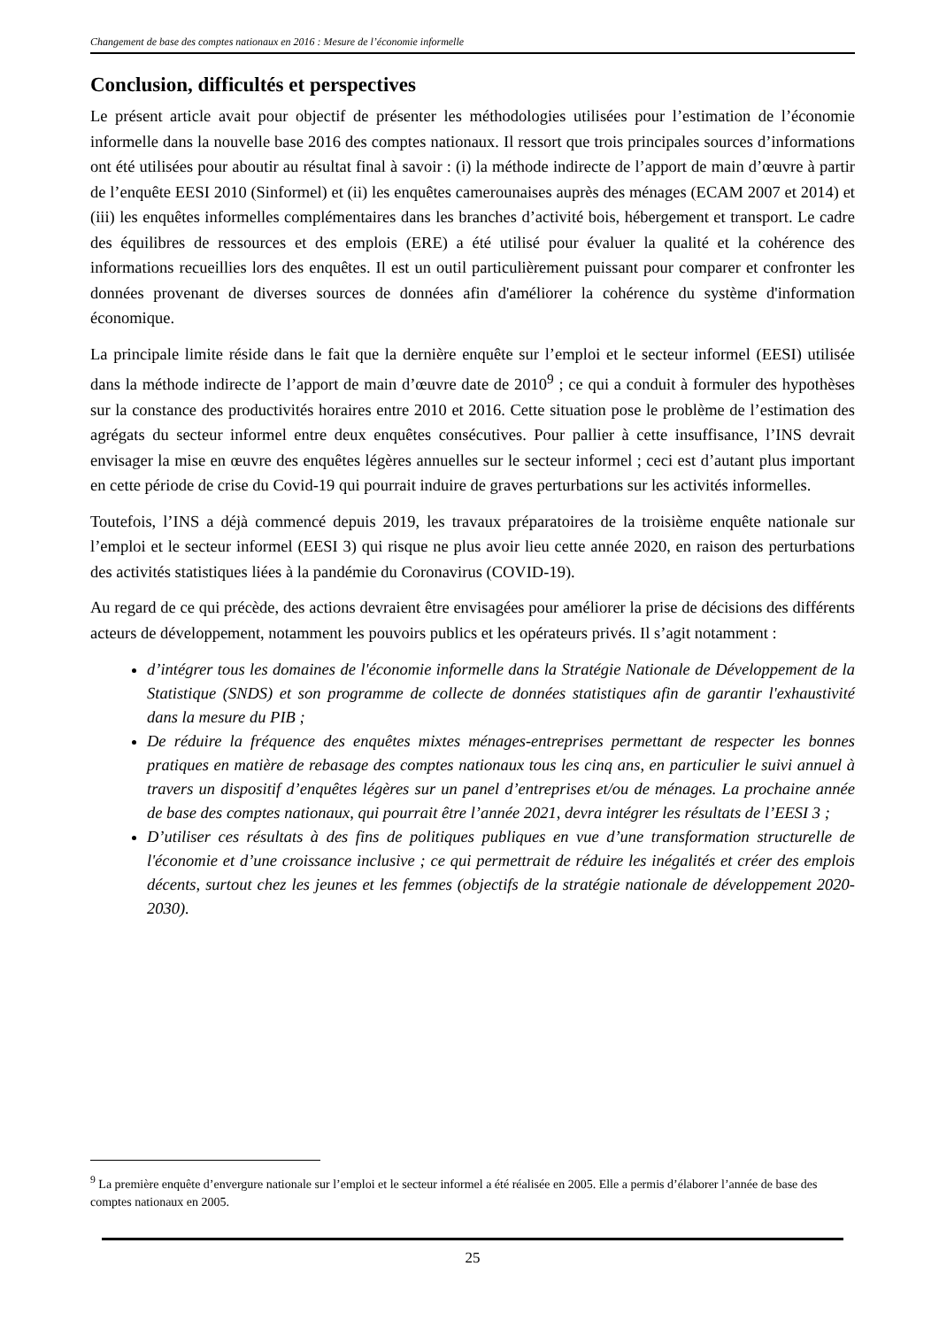Changement de base des comptes nationaux en 2016 : Mesure de l’économie informelle
Conclusion, difficultés et perspectives
Le présent article avait pour objectif de présenter les méthodologies utilisées pour l’estimation de l’économie informelle dans la nouvelle base 2016 des comptes nationaux. Il ressort que trois principales sources d’informations ont été utilisées pour aboutir au résultat final à savoir : (i) la méthode indirecte de l’apport de main d’œuvre à partir de l’enquête EESI 2010 (Sinformel) et (ii) les enquêtes camerounaises auprès des ménages (ECAM 2007 et 2014) et (iii) les enquêtes informelles complémentaires dans les branches d’activité bois, hébergement et transport. Le cadre des équilibres de ressources et des emplois (ERE) a été utilisé pour évaluer la qualité et la cohérence des informations recueillies lors des enquêtes. Il est un outil particulièrement puissant pour comparer et confronter les données provenant de diverses sources de données afin d'améliorer la cohérence du système d'information économique.
La principale limite réside dans le fait que la dernière enquête sur l’emploi et le secteur informel (EESI) utilisée dans la méthode indirecte de l’apport de main d’œuvre date de 2010<sup>9</sup> ; ce qui a conduit à formuler des hypothèses sur la constance des productivités horaires entre 2010 et 2016. Cette situation pose le problème de l’estimation des agrégats du secteur informel entre deux enquêtes consécutives. Pour pallier à cette insuffisance, l’INS devrait envisager la mise en œuvre des enquêtes légères annuelles sur le secteur informel ; ceci est d’autant plus important en cette période de crise du Covid-19 qui pourrait induire de graves perturbations sur les activités informelles.
Toutefois, l’INS a déjà commencé depuis 2019, les travaux préparatoires de la troisième enquête nationale sur l’emploi et le secteur informel (EESI 3) qui risque ne plus avoir lieu cette année 2020, en raison des perturbations des activités statistiques liées à la pandémie du Coronavirus (COVID-19).
Au regard de ce qui précède, des actions devraient être envisagées pour améliorer la prise de décisions des différents acteurs de développement, notamment les pouvoirs publics et les opérateurs privés. Il s’agit notamment :
d’intégrer tous les domaines de l'économie informelle dans la Stratégie Nationale de Développement de la Statistique (SNDS) et son programme de collecte de données statistiques afin de garantir l'exhaustivité dans la mesure du PIB ;
De réduire la fréquence des enquêtes mixtes ménages-entreprises permettant de respecter les bonnes pratiques en matière de rebasage des comptes nationaux tous les cinq ans, en particulier le suivi annuel à travers un dispositif d’enquêtes légères sur un panel d’entreprises et/ou de ménages. La prochaine année de base des comptes nationaux, qui pourrait être l’année 2021, devra intégrer les résultats de l’EESI 3 ;
D’utiliser ces résultats à des fins de politiques publiques en vue d’une transformation structurelle de l'économie et d’une croissance inclusive ; ce qui permettrait de réduire les inégalités et créer des emplois décents, surtout chez les jeunes et les femmes (objectifs de la stratégie nationale de développement 2020-2030).
<sup>9</sup> La première enquête d’envergure nationale sur l’emploi et le secteur informel a été réalisée en 2005. Elle a permis d’élaborer l’année de base des comptes nationaux en 2005.
25